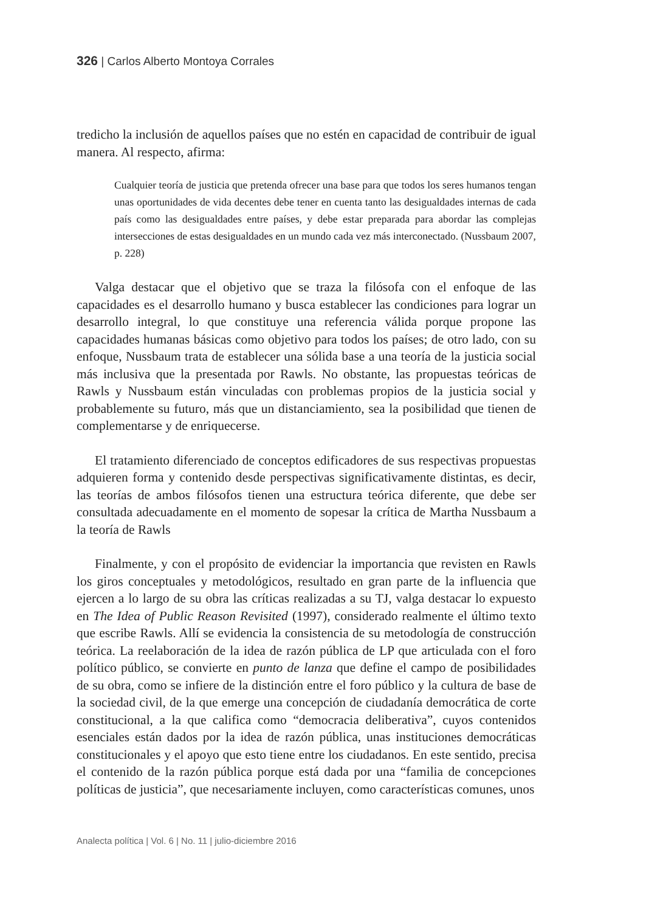326 | Carlos Alberto Montoya Corrales
tredicho la inclusión de aquellos países que no estén en capacidad de contribuir de igual manera. Al respecto, afirma:
Cualquier teoría de justicia que pretenda ofrecer una base para que todos los seres humanos tengan unas oportunidades de vida decentes debe tener en cuenta tanto las desigualdades internas de cada país como las desigualdades entre países, y debe estar preparada para abordar las complejas intersecciones de estas desigualdades en un mundo cada vez más interconectado. (Nussbaum 2007, p. 228)
Valga destacar que el objetivo que se traza la filósofa con el enfoque de las capacidades es el desarrollo humano y busca establecer las condiciones para lograr un desarrollo integral, lo que constituye una referencia válida porque propone las capacidades humanas básicas como objetivo para todos los países; de otro lado, con su enfoque, Nussbaum trata de establecer una sólida base a una teoría de la justicia social más inclusiva que la presentada por Rawls. No obstante, las propuestas teóricas de Rawls y Nussbaum están vinculadas con problemas propios de la justicia social y probablemente su futuro, más que un distanciamiento, sea la posibilidad que tienen de complementarse y de enriquecerse.
El tratamiento diferenciado de conceptos edificadores de sus respectivas propuestas adquieren forma y contenido desde perspectivas significativamente distintas, es decir, las teorías de ambos filósofos tienen una estructura teórica diferente, que debe ser consultada adecuadamente en el momento de sopesar la crítica de Martha Nussbaum a la teoría de Rawls
Finalmente, y con el propósito de evidenciar la importancia que revisten en Rawls los giros conceptuales y metodológicos, resultado en gran parte de la influencia que ejercen a lo largo de su obra las críticas realizadas a su TJ, valga destacar lo expuesto en The Idea of Public Reason Revisited (1997), considerado realmente el último texto que escribe Rawls. Allí se evidencia la consistencia de su metodología de construcción teórica. La reelaboración de la idea de razón pública de LP que articulada con el foro político público, se convierte en punto de lanza que define el campo de posibilidades de su obra, como se infiere de la distinción entre el foro público y la cultura de base de la sociedad civil, de la que emerge una concepción de ciudadanía democrática de corte constitucional, a la que califica como “democracia deliberativa”, cuyos contenidos esenciales están dados por la idea de razón pública, unas instituciones democráticas constitucionales y el apoyo que esto tiene entre los ciudadanos. En este sentido, precisa el contenido de la razón pública porque está dada por una “familia de concepciones políticas de justicia”, que necesariamente incluyen, como características comunes, unos
Analecta política | Vol. 6 | No. 11 | julio-diciembre 2016